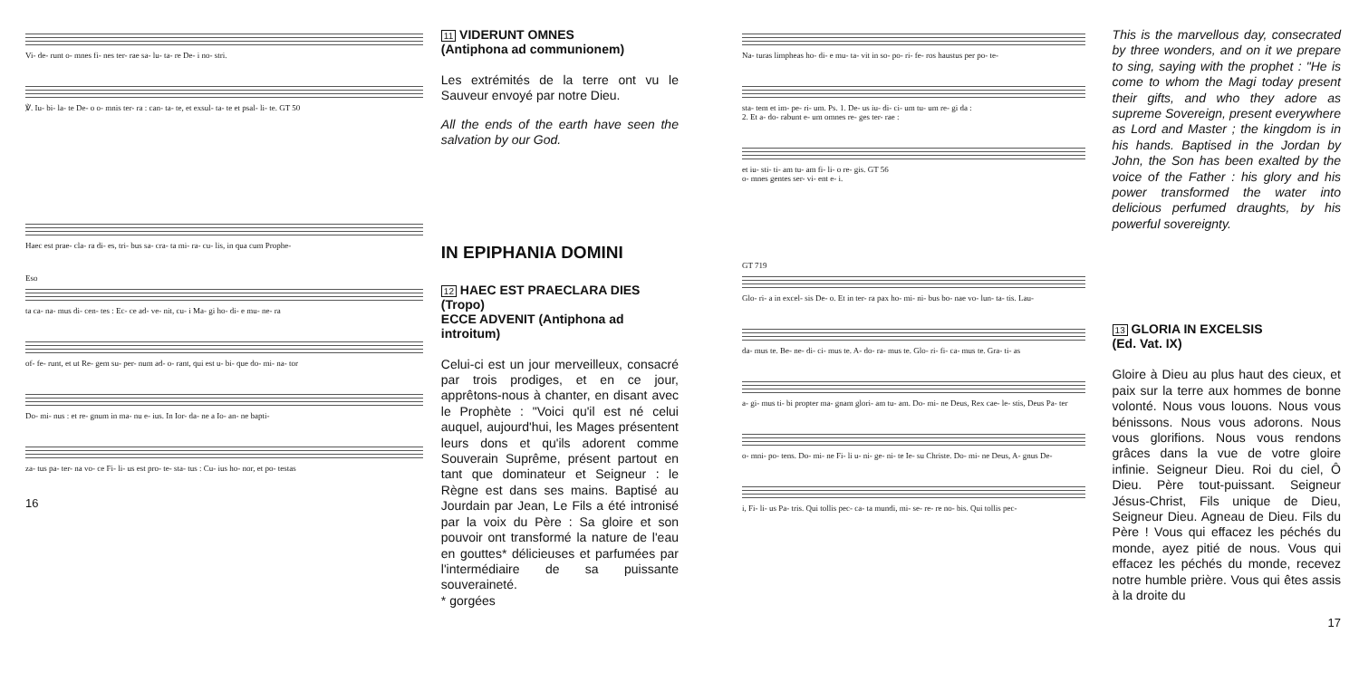Vi- de- runt o- mnes fi- nes ter- rae sa- lu- ta- re De- i no- stri.
℣. Iu- bi- la- te De- o o- mnis ter- ra : can- ta- te, et exsul- ta- te et psal- li- te. GT 50
Haec est prae- cla- ra di- es, tri- bus sa- cra- ta mi- ra- cu- lis, in qua cum Prophe-
Eso
ta ca- na- mus di- cen- tes : Ec- ce ad- ve- nit, cu- i Ma- gi ho- di- e mu- ne- ra
of- fe- runt, et ut Re- gem su- per- num ad- o- rant, qui est u- bi- que do- mi- na- tor
Do- mi- nus : et re- gnum in ma- nu e- ius. In Ior- da- ne a Io- an- ne bapti-
za- tus pa- ter- na vo- ce Fi- li- us est pro- te- sta- tus : Cu- ius ho- nor, et po- testas
16
11 VIDERUNT OMNES
(Antiphona ad communionem)
Les extrémités de la terre ont vu le Sauveur envoyé par notre Dieu.
All the ends of the earth have seen the salvation by our God.
IN EPIPHANIA DOMINI
12 HAEC EST PRAECLARA DIES (Tropo)
ECCE ADVENIT (Antiphona ad introitum)
Celui-ci est un jour merveilleux, consacré par trois prodiges, et en ce jour, apprêtons-nous à chanter, en disant avec le Prophète : "Voici qu'il est né celui auquel, aujourd'hui, les Mages présentent leurs dons et qu'ils adorent comme Souverain Suprême, présent partout en tant que dominateur et Seigneur : le Règne est dans ses mains. Baptisé au Jourdain par Jean, Le Fils a été intronisé par la voix du Père : Sa gloire et son pouvoir ont transformé la nature de l'eau en gouttes* délicieuses et parfumées par l'intermédiaire de sa puissante souveraineté.
* gorgées
Na- turas limpheas ho- di- e mu- ta- vit in so- po- ri- fe- ros haustus per po- te-
sta- tem et im- pe- ri- um. Ps. 1. De- us iu- di- ci- um tu- um re- gi da :
2. Et a- do- rabunt e- um omnes re- ges ter- rae :
et iu- sti- ti- am tu- am fi- li- o re- gis. GT 56
o- mnes gentes ser- vi- ent e- i.
GT 719
Glo- ri- a in excel- sis De- o. Et in ter- ra pax ho- mi- ni- bus bo- nae vo- lun- ta- tis. Lau-
da- mus te. Be- ne- di- ci- mus te. A- do- ra- mus te. Glo- ri- fi- ca- mus te. Gra- ti- as
a- gi- mus ti- bi propter ma- gnam glori- am tu- am. Do- mi- ne Deus, Rex cae- le- stis, Deus Pa- ter
o- mni- po- tens. Do- mi- ne Fi- li u- ni- ge- ni- te Ie- su Christe. Do- mi- ne Deus, A- gnus De-
i, Fi- li- us Pa- tris. Qui tollis pec- ca- ta mundi, mi- se- re- re no- bis. Qui tollis pec-
This is the marvellous day, consecrated by three wonders, and on it we prepare to sing, saying with the prophet : "He is come to whom the Magi today present their gifts, and who they adore as supreme Sovereign, present everywhere as Lord and Master ; the kingdom is in his hands. Baptised in the Jordan by John, the Son has been exalted by the voice of the Father : his glory and his power transformed the water into delicious perfumed draughts, by his powerful sovereignty.
13 GLORIA IN EXCELSIS
(Ed. Vat. IX)
Gloire à Dieu au plus haut des cieux, et paix sur la terre aux hommes de bonne volonté. Nous vous louons. Nous vous bénissons. Nous vous adorons. Nous vous glorifions. Nous vous rendons grâces dans la vue de votre gloire infinie. Seigneur Dieu. Roi du ciel, Ô Dieu. Père tout-puissant. Seigneur Jésus-Christ, Fils unique de Dieu, Seigneur Dieu. Agneau de Dieu. Fils du Père ! Vous qui effacez les péchés du monde, ayez pitié de nous. Vous qui effacez les péchés du monde, recevez notre humble prière. Vous qui êtes assis à la droite du
17